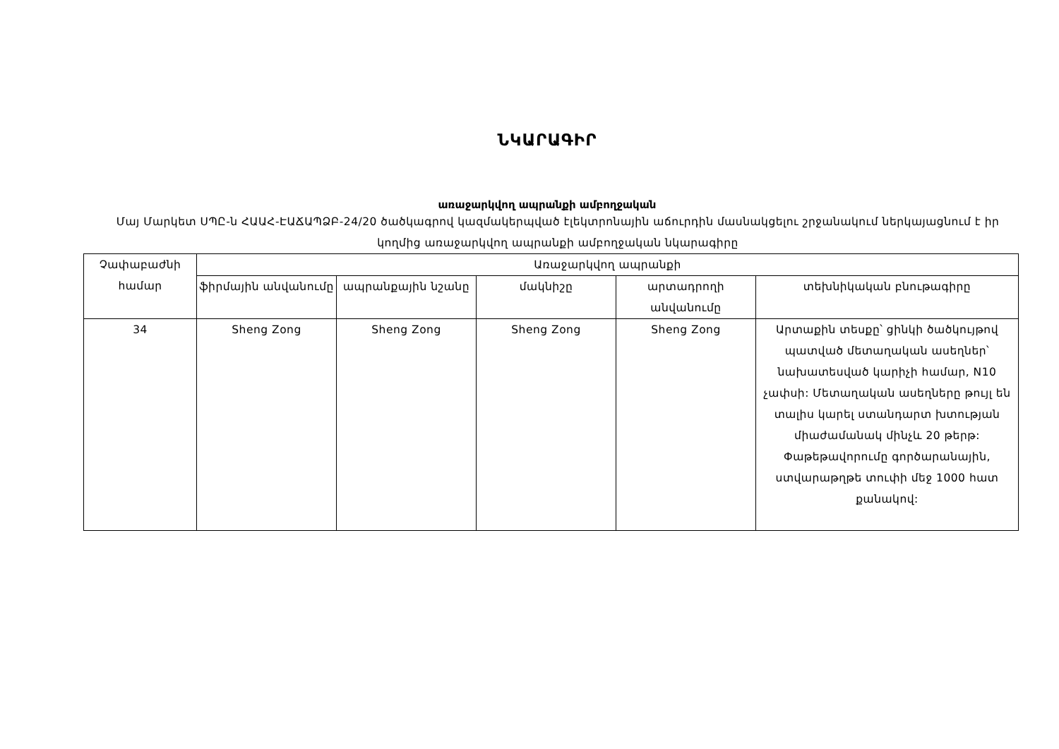ՆԿԱՐԱԳԻՐ
առաջարկվող ապրանքի ամբողջական
Մայ Մարկետ ՍՊԸ-ն ՀԱԱՀ-ԷԱՃԱՊՁԲ-24/20 ծածկագրով կազմակերպված էլեկտրոնային աճուրդին մասնակցելու շրջանակում ներկայացնում է իր կողմից առաջարկվող ապրանքի ամբողջական նկարագիրը
| Չափաբաժնի համար | Առաջարկվող ապրանքի | | | | |
| --- | --- | --- | --- | --- | --- |
| | ֆիրմային անվանումը | ապրանքային նշանը | մակնիշը | արտադրողի անվանումը | տեխնիկական բնութագիրը |
| 34 | Sheng Zong | Sheng Zong | Sheng Zong | Sheng Zong | Արտաքին տեսքը՝ ցինկի ծածկույթով պատված մետաղական ասեղներ՝ նախատեսված կարիչի համար, N10 չափսի: Մետաղական ասեղները թույլ են տալիս կարել ստանդարտ խտության միաժամանակ մինչև 20 թերթ: Փաթեթավորումը գործարանային, ստվարաթղթե տուփի մեջ 1000 հատ քանակով: |